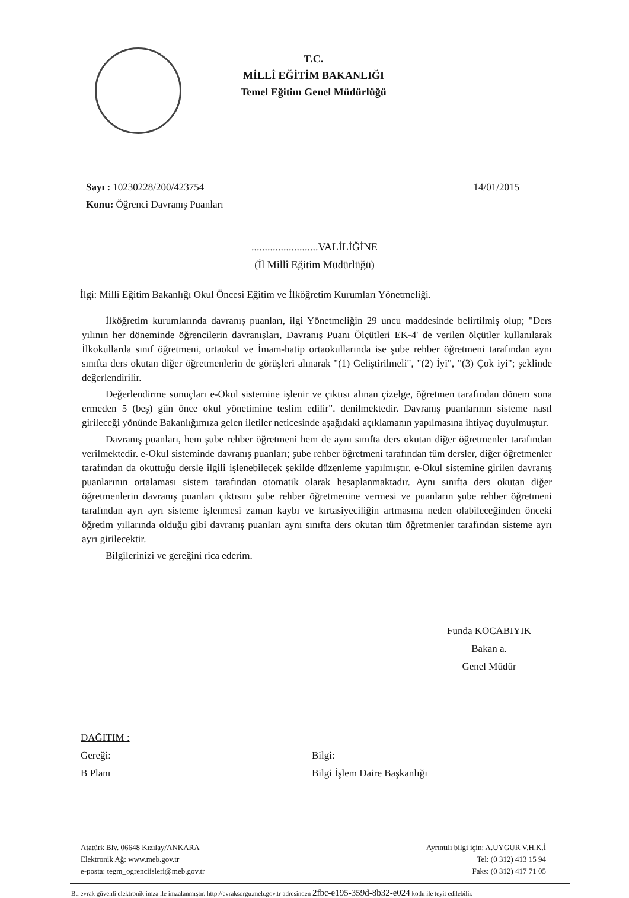T.C.
MİLLÎ EĞİTİM BAKANLIĞI
Temel Eğitim Genel Müdürlüğü
Sayı : 10230228/200/423754
Konu: Öğrenci Davranış Puanları
14/01/2015
.........................VALİLİĞİNE
(İl Millî Eğitim Müdürlüğü)
İlgi: Millî Eğitim Bakanlığı Okul Öncesi Eğitim ve İlköğretim Kurumları Yönetmeliği.
İlköğretim kurumlarında davranış puanları, ilgi Yönetmeliğin 29 uncu maddesinde belirtilmiş olup; "Ders yılının her döneminde öğrencilerin davranışları, Davranış Puanı Ölçütleri EK-4' de verilen ölçütler kullanılarak İlkokullarda sınıf öğretmeni, ortaokul ve İmam-hatip ortaokullarında ise şube rehber öğretmeni tarafından aynı sınıfta ders okutan diğer öğretmenlerin de görüşleri alınarak "(1) Geliştirilmeli", "(2) İyi", "(3) Çok iyi"; şeklinde değerlendirilir.
Değerlendirme sonuçları e-Okul sistemine işlenir ve çıktısı alınan çizelge, öğretmen tarafından dönem sona ermeden 5 (beş) gün önce okul yönetimine teslim edilir". denilmektedir. Davranış puanlarının sisteme nasıl girileceği yönünde Bakanlığımıza gelen iletiler neticesinde aşağıdaki açıklamanın yapılmasına ihtiyaç duyulmuştur.
Davranış puanları, hem şube rehber öğretmeni hem de aynı sınıfta ders okutan diğer öğretmenler tarafından verilmektedir. e-Okul sisteminde davranış puanları; şube rehber öğretmeni tarafından tüm dersler, diğer öğretmenler tarafından da okuttuğu dersle ilgili işlenebilecek şekilde düzenleme yapılmıştır. e-Okul sistemine girilen davranış puanlarının ortalaması sistem tarafından otomatik olarak hesaplanmaktadır. Aynı sınıfta ders okutan diğer öğretmenlerin davranış puanları çıktısını şube rehber öğretmenine vermesi ve puanların şube rehber öğretmeni tarafından ayrı ayrı sisteme işlenmesi zaman kaybı ve kırtasiyeciliğin artmasına neden olabileceğinden önceki öğretim yıllarında olduğu gibi davranış puanları aynı sınıfta ders okutan tüm öğretmenler tarafından sisteme ayrı ayrı girilecektir.
Bilgilerinizi ve gereğini rica ederim.
Funda KOCABIYIK
Bakan a.
Genel Müdür
DAĞITIM :
Gereği:
B Planı
Bilgi:
Bilgi İşlem Daire Başkanlığı
Atatürk Blv. 06648 Kızılay/ANKARA
Elektronik Ağ: www.meb.gov.tr
e-posta: tegm_ogrenciisleri@meb.gov.tr
Ayrıntılı bilgi için: A.UYGUR V.H.K.İ
Tel: (0 312) 413 15 94
Faks: (0 312) 417 71 05
Bu evrak güvenli elektronik imza ile imzalanmıştır. http://evraksorgu.meb.gov.tr adresinden 2fbc-e195-359d-8b32-e024 kodu ile teyit edilebilir.